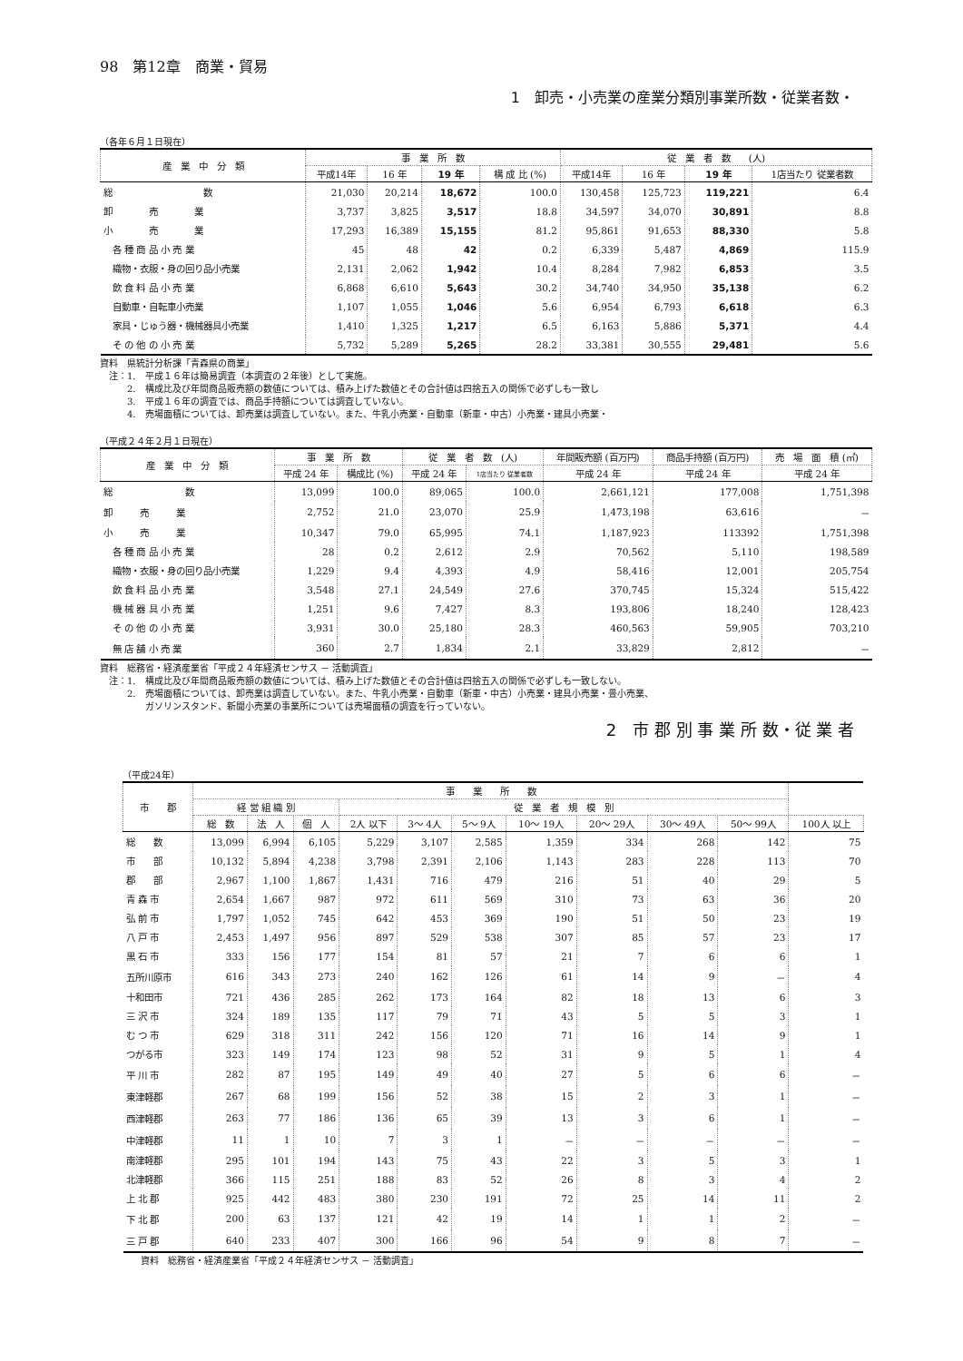98　第12章　商業・貿易
1　卸売・小売業の産業分類別事業所数・従業者数・
（各年６月１日現在）
| 産 業 中 分 類 | 事 業 所 数 | | | | 従 業 者 数 (人) | | | |
| --- | --- | --- | --- | --- | --- | --- | --- | --- |
| | 平成14年 | 16 年 | 19 年 | 構 成 比 (%) | 平成14年 | 16 年 | 19 年 | 1店当たり 従業者数 |
| 総 数 | 21,030 | 20,214 | 18,672 | 100.0 | 130,458 | 125,723 | 119,221 | 6.4 |
| 卸 売 業 | 3,737 | 3,825 | 3,517 | 18.8 | 34,597 | 34,070 | 30,891 | 8.8 |
| 小 売 業 | 17,293 | 16,389 | 15,155 | 81.2 | 95,861 | 91,653 | 88,330 | 5.8 |
| 各 種 商 品 小 売 業 | 45 | 48 | 42 | 0.2 | 6,339 | 5,487 | 4,869 | 115.9 |
| 織物・衣服・身の回り品小売業 | 2,131 | 2,062 | 1,942 | 10.4 | 8,284 | 7,982 | 6,853 | 3.5 |
| 飲 食 料 品 小 売 業 | 6,868 | 6,610 | 5,643 | 30.2 | 34,740 | 34,950 | 35,138 | 6.2 |
| 自動車・自転車小売業 | 1,107 | 1,055 | 1,046 | 5.6 | 6,954 | 6,793 | 6,618 | 6.3 |
| 家具・じゅう器・機械器具小売業 | 1,410 | 1,325 | 1,217 | 6.5 | 6,163 | 5,886 | 5,371 | 4.4 |
| そ の 他 の 小 売 業 | 5,732 | 5,289 | 5,265 | 28.2 | 33,381 | 30,555 | 29,481 | 5.6 |
資料　県統計分析課「青森県の商業」
　注：1.　平成１６年は簡易調査（本調査の２年後）として実施。
　　　2.　構成比及び年間商品販売額の数値については、積み上げた数値とその合計値は四捨五入の関係で必ずしも一致し
　　　3.　平成１６年の調査では、商品手持額については調査していない。
　　　4.　売場面積については、卸売業は調査していない。また、牛乳小売業・自動車（新車・中古）小売業・建具小売業・
（平成２４年２月１日現在）
| 産 業 中 分 類 | 事 業 所 数 | | 従 業 者 数 (人) | | 年間販売額 (百万円) | 商品手持額 (百万円) | 売 場 面 積 (㎡) |
| --- | --- | --- | --- | --- | --- | --- | --- |
| | 平成 24 年 | 構成比 (%) | 平成 24 年 | 1店当たり 従業者数 | 平成 24 年 | 平成 24 年 | 平成 24 年 |
| 総 数 | 13,099 | 100.0 | 89,065 | 100.0 | 2,661,121 | 177,008 | 1,751,398 |
| 卸 売 業 | 2,752 | 21.0 | 23,070 | 25.9 | 1,473,198 | 63,616 | － |
| 小 売 業 | 10,347 | 79.0 | 65,995 | 74.1 | 1,187,923 | 113392 | 1,751,398 |
| 各 種 商 品 小 売 業 | 28 | 0.2 | 2,612 | 2.9 | 70,562 | 5,110 | 198,589 |
| 織物・衣服・身の回り品小売業 | 1,229 | 9.4 | 4,393 | 4.9 | 58,416 | 12,001 | 205,754 |
| 飲 食 料 品 小 売 業 | 3,548 | 27.1 | 24,549 | 27.6 | 370,745 | 15,324 | 515,422 |
| 機 械 器 具 小 売 業 | 1,251 | 9.6 | 7,427 | 8.3 | 193,806 | 18,240 | 128,423 |
| そ の 他 の 小 売 業 | 3,931 | 30.0 | 25,180 | 28.3 | 460,563 | 59,905 | 703,210 |
| 無 店 舗 小 売 業 | 360 | 2.7 | 1,834 | 2.1 | 33,829 | 2,812 | － |
資料　総務省・経済産業省「平成２４年経済センサス － 活動調査」
　注：1.　構成比及び年間商品販売額の数値については、積み上げた数値とその合計値は四捨五入の関係で必ずしも一致しない。
　　　2.　売場面積については、卸売業は調査していない。また、牛乳小売業・自動車（新車・中古）小売業・建具小売業・畳小売業、
　　　　　ガソリンスタンド、新聞小売業の事業所については売場面積の調査を行っていない。
2　市 郡 別 事 業 所 数・従 業 者
（平成24年）
| 市 郡 | 事 業 所 数 | | | | | | | | | | |
| --- | --- | --- | --- | --- | --- | --- | --- | --- | --- | --- | --- |
| | 経 営 組 織 別 | | | 従 業 者 規 模 別 | | | | | | | |
| | 総 数 | 法 人 | 個 人 | 2人 以下 | 3～ 4人 | 5～ 9人 | 10～ 19人 | 20～ 29人 | 30～ 49人 | 50～ 99人 | 100人 以上 |
| 総 数 | 13,099 | 6,994 | 6,105 | 5,229 | 3,107 | 2,585 | 1,359 | 334 | 268 | 142 | 75 |
| 市 部 | 10,132 | 5,894 | 4,238 | 3,798 | 2,391 | 2,106 | 1,143 | 283 | 228 | 113 | 70 |
| 郡 部 | 2,967 | 1,100 | 1,867 | 1,431 | 716 | 479 | 216 | 51 | 40 | 29 | 5 |
| 青 森 市 | 2,654 | 1,667 | 987 | 972 | 611 | 569 | 310 | 73 | 63 | 36 | 20 |
| 弘 前 市 | 1,797 | 1,052 | 745 | 642 | 453 | 369 | 190 | 51 | 50 | 23 | 19 |
| 八 戸 市 | 2,453 | 1,497 | 956 | 897 | 529 | 538 | 307 | 85 | 57 | 23 | 17 |
| 黒 石 市 | 333 | 156 | 177 | 154 | 81 | 57 | 21 | 7 | 6 | 6 | 1 |
| 五所川原市 | 616 | 343 | 273 | 240 | 162 | 126 | 61 | 14 | 9 | － | 4 |
| 十和田市 | 721 | 436 | 285 | 262 | 173 | 164 | 82 | 18 | 13 | 6 | 3 |
| 三 沢 市 | 324 | 189 | 135 | 117 | 79 | 71 | 43 | 5 | 5 | 3 | 1 |
| む つ 市 | 629 | 318 | 311 | 242 | 156 | 120 | 71 | 16 | 14 | 9 | 1 |
| つがる市 | 323 | 149 | 174 | 123 | 98 | 52 | 31 | 9 | 5 | 1 | 4 |
| 平 川 市 | 282 | 87 | 195 | 149 | 49 | 40 | 27 | 5 | 6 | 6 | － |
| 東津軽郡 | 267 | 68 | 199 | 156 | 52 | 38 | 15 | 2 | 3 | 1 | － |
| 西津軽郡 | 263 | 77 | 186 | 136 | 65 | 39 | 13 | 3 | 6 | 1 | － |
| 中津軽郡 | 11 | 1 | 10 | 7 | 3 | 1 | － | － | － | － | － |
| 南津軽郡 | 295 | 101 | 194 | 143 | 75 | 43 | 22 | 3 | 5 | 3 | 1 |
| 北津軽郡 | 366 | 115 | 251 | 188 | 83 | 52 | 26 | 8 | 3 | 4 | 2 |
| 上 北 郡 | 925 | 442 | 483 | 380 | 230 | 191 | 72 | 25 | 14 | 11 | 2 |
| 下 北 郡 | 200 | 63 | 137 | 121 | 42 | 19 | 14 | 1 | 1 | 2 | － |
| 三 戸 郡 | 640 | 233 | 407 | 300 | 166 | 96 | 54 | 9 | 8 | 7 | － |
資料　総務省・経済産業省「平成２４年経済センサス － 活動調査」